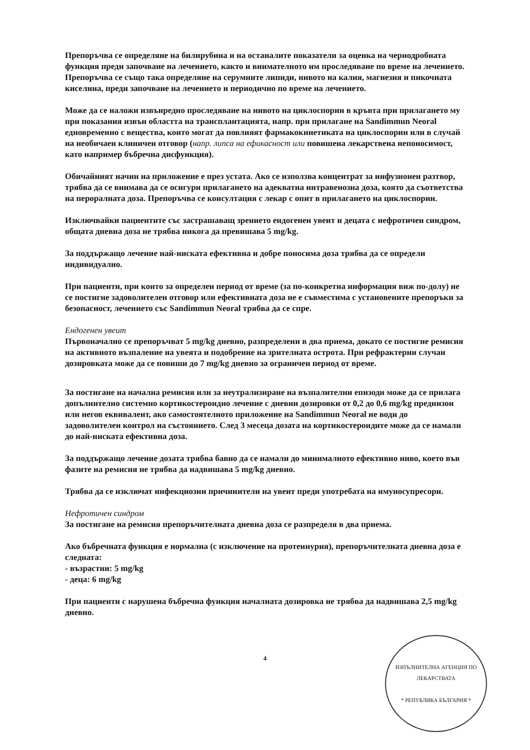Препоръчва се определяне на билирубина и на останалите показатели за оценка на чернодробната функция преди започване на лечението, както и внимателното им проследяване по време на лечението. Препоръчва се също така определяне на серумните липиди, нивото на калия, магнезия и пикочната киселина, преди започване на лечението и периодично по време на лечението.
Може да се наложи извънредно проследяване на нивото на циклоспорин в кръвта при прилагането му при показания извън областта на трансплантацията, напр. при прилагане на Sandimmun Neoral едновременно с вещества, които могат да повлияят фармакокинетиката на циклоспорин или в случай на необичаен клиничен отговор (напр. липса на ефикасност или повишена лекарствена непоносимост, като например бъбречна дисфункция).
Обичайният начин на приложение е през устата. Ако се използва концентрат за инфузионен разтвор, трябва да се внимава да се осигури прилагането на адекватна интравенозна доза, която да съответства на пероралната доза. Препоръчва се консултация с лекар с опит в прилагането на циклоспорин.
Изключвайки пациентите със застрашаващ зрението ендогенен увеит и децата с нефротичен синдром, общата дневна доза не трябва никога да превишава 5 mg/kg.
За поддържащо лечение най-ниската ефективна и добре поносима доза трябва да се определи индивидуално.
При пациенти, при които за определен период от време (за по-конкретна информация виж по-долу) не се постигне задоволителен отговор или ефективната доза не е съвместима с установените препоръки за безопасност, лечението със Sandimmun Neoral трябва да се спре.
Ендогенен увеит
Първоначално се препоръчват 5 mg/kg дневно, разпределени в два приема, докато се постигне ремисия на активното възпаление на увеята и подобрение на зрителната острота. При рефрактерни случаи дозировката може да се повиши до 7 mg/kg дневно за ограничен период от време.
За постигане на начална ремисия или за неутрализиране на възпалителни епизоди може да се прилага допълнително системно кортикостероидно лечение с дневни дозировки от 0,2 до 0,6 mg/kg преднизон или негов еквивалент, ако самостоятелното приложение на Sandimmun Neoral не води до задоволителен контрол на състоянието. След 3 месеца дозата на кортикостероидите може да се намали до най-ниската ефективна доза.
За поддържащо лечение дозата трябва бавно да се намали до минималното ефективно ниво, което във фазите на ремисия не трябва да надвишава 5 mg/kg дневно.
Трябва да се изключат инфекциозни причинители на увеит преди употребата на имуносупресори.
Нефротичен синдром
За постигане на ремисия препоръчителната дневна доза се разпределя в два приема.
Ако бъбречната функция е нормална (с изключение на протеинурия), препоръчителната дневна доза е следната:
- възрастни: 5 mg/kg
- деца: 6 mg/kg
При пациенти с нарушена бъбречна функция началната дозировка не трябва да надвишава 2,5 mg/kg дневно.
4
ИЗПЪЛНИТЕЛНА АГЕНЦИЯ ПО ЛЕКАРСТВАТА
* РЕПУБЛИКА БЪЛГАРИЯ *